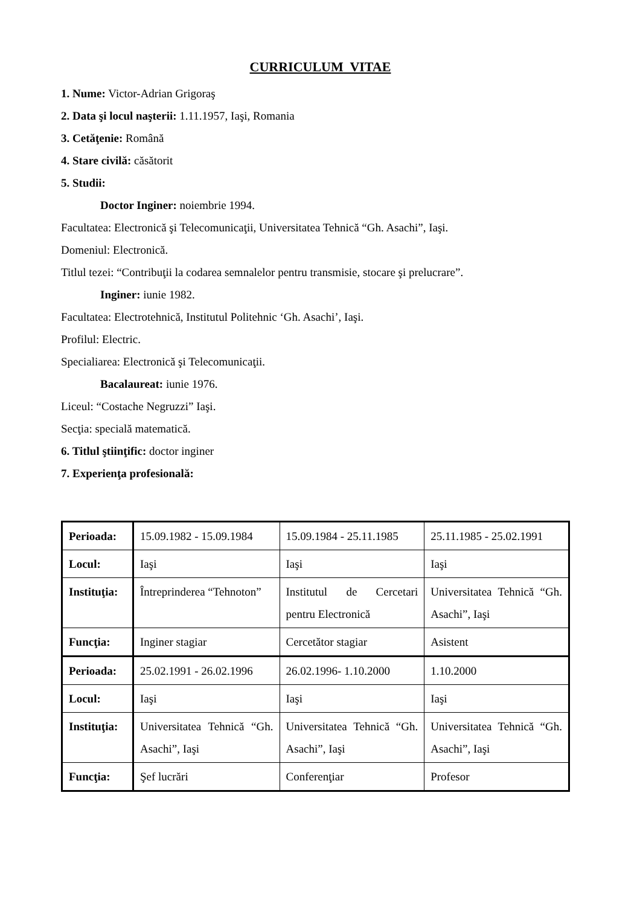CURRICULUM VITAE
1. Nume: Victor-Adrian Grigoraş
2. Data şi locul naşterii: 1.11.1957, Iaşi, Romania
3. Cetăţenie: Română
4. Stare civilă: căsătorit
5. Studii:
Doctor Inginer: noiembrie 1994.
Facultatea: Electronică şi Telecomunicaţii, Universitatea Tehnică “Gh. Asachi”, Iaşi.
Domeniul: Electronică.
Titlul tezei: “Contribuţii la codarea semnalelor pentru transmisie, stocare şi prelucrare”.
Inginer: iunie 1982.
Facultatea: Electrotehnică, Institutul Politehnic ‘Gh. Asachi’, Iaşi.
Profilul: Electric.
Specialiarea: Electronică şi Telecomunicaţii.
Bacalaureat: iunie 1976.
Liceul: “Costache Negruzzi” Iaşi.
Secţia: specială matematică.
6. Titlul ştiinţific: doctor inginer
7. Experienţa profesională:
| Perioada: | 15.09.1982 - 15.09.1984 | 15.09.1984 - 25.11.1985 | 25.11.1985 - 25.02.1991 |
| Locul: | Iaşi | Iaşi | Iaşi |
| Instituţia: | Întreprinderea “Tehnoton” | Institutul de Cercetari pentru Electronică | Universitatea Tehnică “Gh. Asachi”, Iaşi |
| Funcţia: | Inginer stagiar | Cercetător stagiar | Asistent |
| Perioada: | 25.02.1991 - 26.02.1996 | 26.02.1996- 1.10.2000 | 1.10.2000 |
| Locul: | Iaşi | Iaşi | Iaşi |
| Instituţia: | Universitatea Tehnică “Gh. Asachi”, Iaşi | Universitatea Tehnică “Gh. Asachi”, Iaşi | Universitatea Tehnică “Gh. Asachi”, Iaşi |
| Funcţia: | Şef lucrări | Conferenţiar | Profesor |